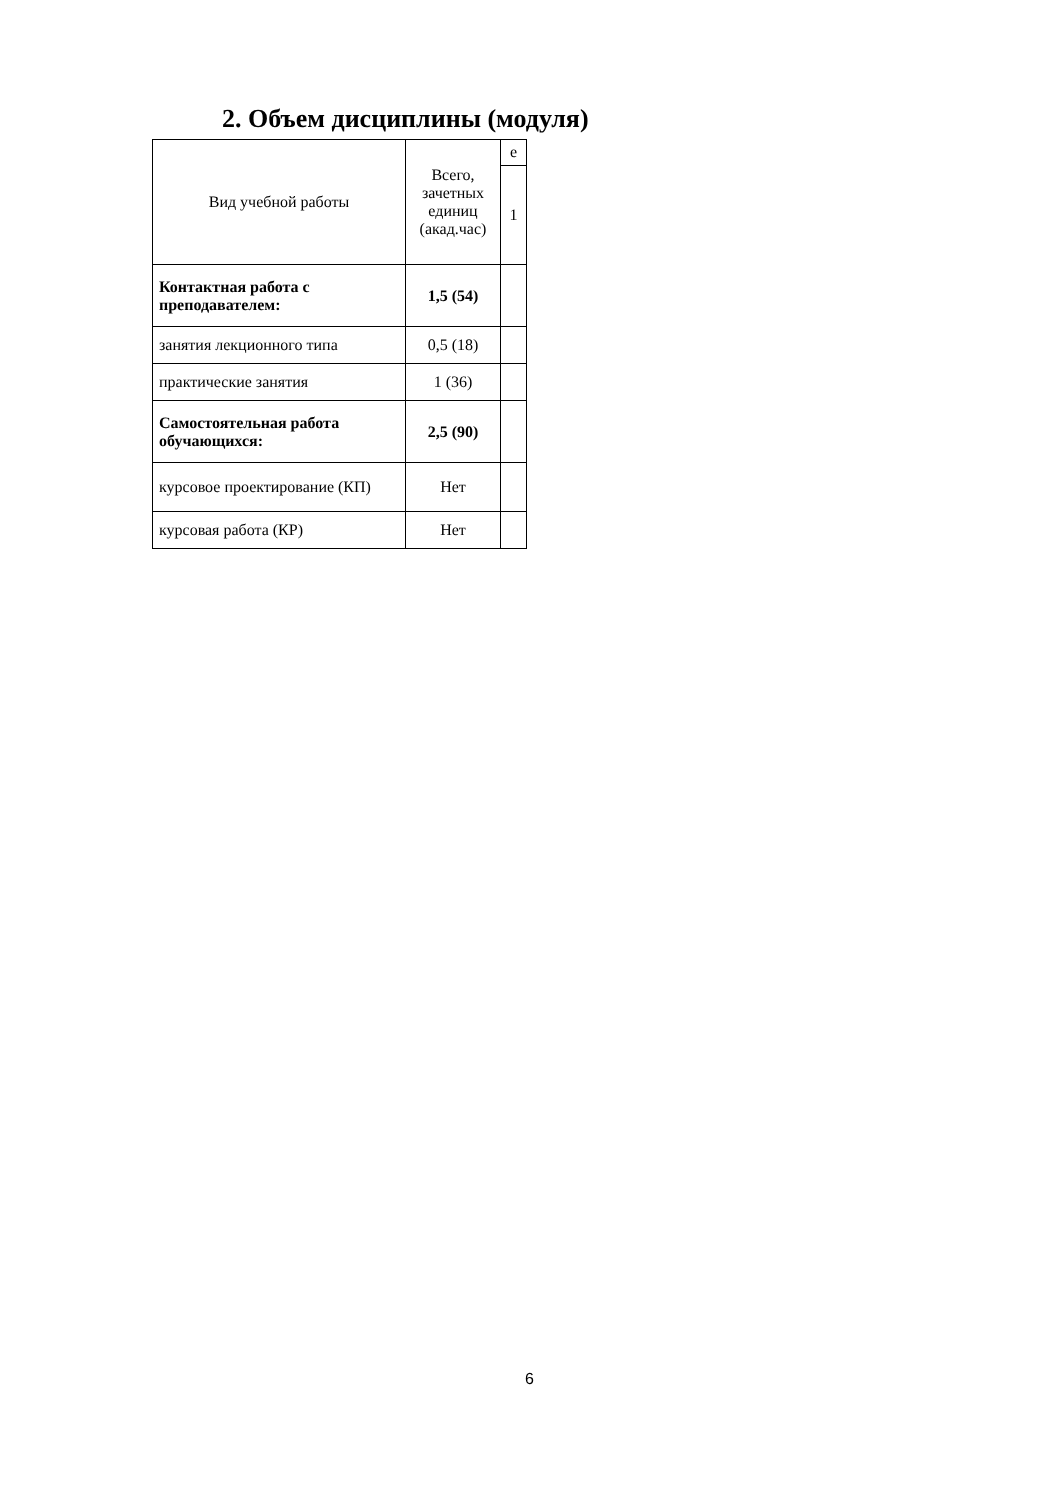2. Объем дисциплины (модуля)
| Вид учебной работы | Всего, зачетных единиц (акад.час) | е |
| --- | --- | --- |
| | | 1 |
| Контактная работа с преподавателем: | 1,5 (54) | |
| занятия лекционного типа | 0,5 (18) | |
| практические занятия | 1 (36) | |
| Самостоятельная работа обучающихся: | 2,5 (90) | |
| курсовое проектирование (КП) | Нет | |
| курсовая работа (КР) | Нет | |
6